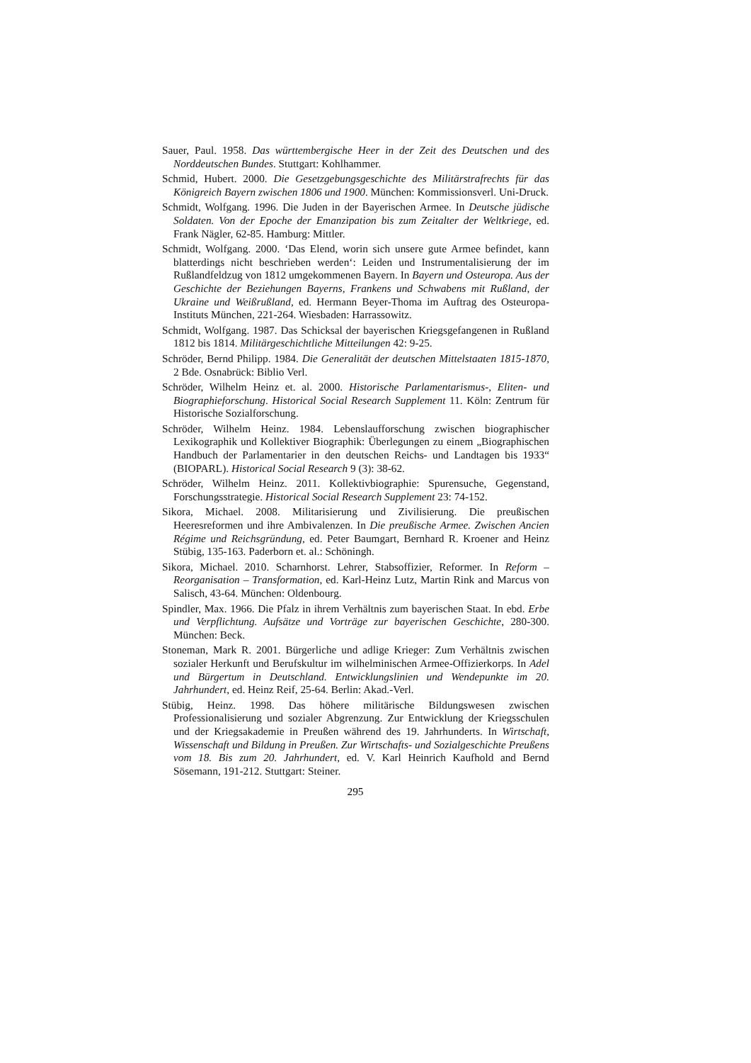Sauer, Paul. 1958. Das württembergische Heer in der Zeit des Deutschen und des Norddeutschen Bundes. Stuttgart: Kohlhammer.
Schmid, Hubert. 2000. Die Gesetzgebungsgeschichte des Militärstrafrechts für das Königreich Bayern zwischen 1806 und 1900. München: Kommissionsverl. Uni-Druck.
Schmidt, Wolfgang. 1996. Die Juden in der Bayerischen Armee. In Deutsche jüdische Soldaten. Von der Epoche der Emanzipation bis zum Zeitalter der Weltkriege, ed. Frank Nägler, 62-85. Hamburg: Mittler.
Schmidt, Wolfgang. 2000. ‘Das Elend, worin sich unsere gute Armee befindet, kann blatterdings nicht beschrieben werden‘: Leiden und Instrumentalisierung der im Rußlandfeldzug von 1812 umgekommenen Bayern. In Bayern und Osteuropa. Aus der Geschichte der Beziehungen Bayerns, Frankens und Schwabens mit Rußland, der Ukraine und Weißrußland, ed. Hermann Beyer-Thoma im Auftrag des Osteuropa-Instituts München, 221-264. Wiesbaden: Harrassowitz.
Schmidt, Wolfgang. 1987. Das Schicksal der bayerischen Kriegsgefangenen in Rußland 1812 bis 1814. Militärgeschichtliche Mitteilungen 42: 9-25.
Schröder, Bernd Philipp. 1984. Die Generalität der deutschen Mittelstaaten 1815-1870, 2 Bde. Osnabrück: Biblio Verl.
Schröder, Wilhelm Heinz et. al. 2000. Historische Parlamentarismus-, Eliten- und Biographieforschung. Historical Social Research Supplement 11. Köln: Zentrum für Historische Sozialforschung.
Schröder, Wilhelm Heinz. 1984. Lebenslaufforschung zwischen biographischer Lexikographik und Kollektiver Biographik: Überlegungen zu einem „Biographischen Handbuch der Parlamentarier in den deutschen Reichs- und Landtagen bis 1933“ (BIOPARL). Historical Social Research 9 (3): 38-62.
Schröder, Wilhelm Heinz. 2011. Kollektivbiographie: Spurensuche, Gegenstand, Forschungsstrategie. Historical Social Research Supplement 23: 74-152.
Sikora, Michael. 2008. Militarisierung und Zivilisierung. Die preußischen Heeresreformen und ihre Ambivalenzen. In Die preußische Armee. Zwischen Ancien Régime und Reichsgründung, ed. Peter Baumgart, Bernhard R. Kroener and Heinz Stübig, 135-163. Paderborn et. al.: Schöningh.
Sikora, Michael. 2010. Scharnhorst. Lehrer, Stabsoffizier, Reformer. In Reform – Reorganisation – Transformation, ed. Karl-Heinz Lutz, Martin Rink and Marcus von Salisch, 43-64. München: Oldenbourg.
Spindler, Max. 1966. Die Pfalz in ihrem Verhältnis zum bayerischen Staat. In ebd. Erbe und Verpflichtung. Aufsätze und Vorträge zur bayerischen Geschichte, 280-300. München: Beck.
Stoneman, Mark R. 2001. Bürgerliche und adlige Krieger: Zum Verhältnis zwischen sozialer Herkunft und Berufskultur im wilhelminischen Armee-Offizierkorps. In Adel und Bürgertum in Deutschland. Entwicklungslinien und Wendepunkte im 20. Jahrhundert, ed. Heinz Reif, 25-64. Berlin: Akad.-Verl.
Stübig, Heinz. 1998. Das höhere militärische Bildungswesen zwischen Professionalisierung und sozialer Abgrenzung. Zur Entwicklung der Kriegsschulen und der Kriegsakademie in Preußen während des 19. Jahrhunderts. In Wirtschaft, Wissenschaft und Bildung in Preußen. Zur Wirtschafts- und Sozialgeschichte Preußens vom 18. Bis zum 20. Jahrhundert, ed. V. Karl Heinrich Kaufhold and Bernd Sösemann, 191-212. Stuttgart: Steiner.
295